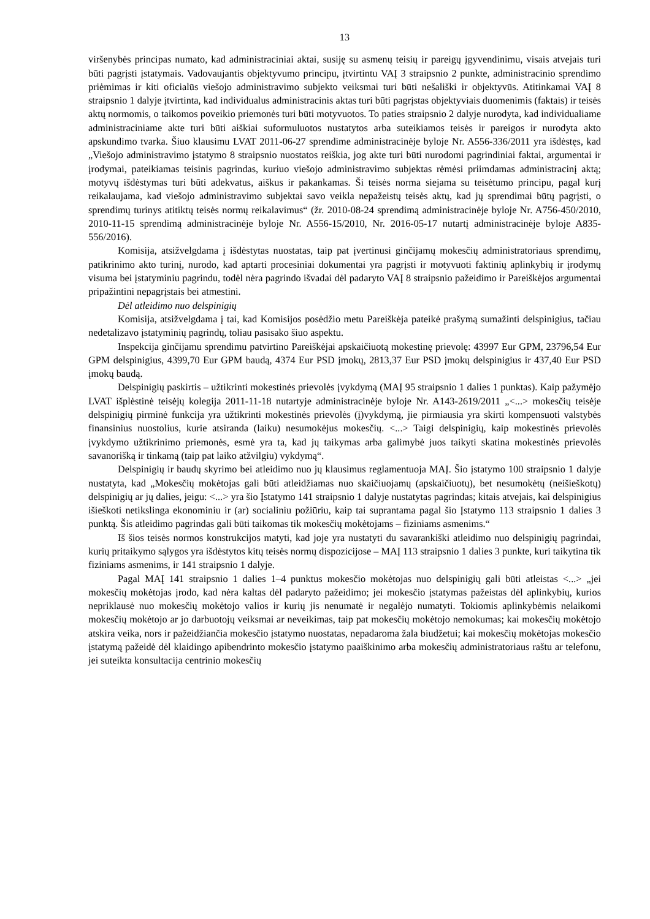13
viršenybės principas numato, kad administraciniai aktai, susiję su asmenų teisių ir pareigų įgyvendinimu, visais atvejais turi būti pagrįsti įstatymais. Vadovaujantis objektyvumo principu, įtvirtintu VAĮ 3 straipsnio 2 punkte, administracinio sprendimo priėmimas ir kiti oficialūs viešojo administravimo subjekto veiksmai turi būti nešališki ir objektyvūs. Atitinkamai VAĮ 8 straipsnio 1 dalyje įtvirtinta, kad individualus administracinis aktas turi būti pagrįstas objektyviais duomenimis (faktais) ir teisės aktų normomis, o taikomos poveikio priemonės turi būti motyvuotos. To paties straipsnio 2 dalyje nurodyta, kad individualiame administraciniame akte turi būti aiškiai suformuluotos nustatytos arba suteikiamos teisės ir pareigos ir nurodyta akto apskundimo tvarka. Šiuo klausimu LVAT 2011-06-27 sprendime administracinėje byloje Nr. A556-336/2011 yra išdėstęs, kad „Viešojo administravimo įstatymo 8 straipsnio nuostatos reiškia, jog akte turi būti nurodomi pagrindiniai faktai, argumentai ir įrodymai, pateikiamas teisinis pagrindas, kuriuo viešojo administravimo subjektas rėmėsi priimdamas administracinį aktą; motyvų išdėstymas turi būti adekvatus, aiškus ir pakankamas. Ši teisės norma siejama su teisėtumo principu, pagal kurį reikalaujama, kad viešojo administravimo subjektai savo veikla nepažeistų teisės aktų, kad jų sprendimai būtų pagrįsti, o sprendimų turinys atitiktų teisės normų reikalavimus“ (žr. 2010-08-24 sprendimą administracinėje byloje Nr. A756-450/2010, 2010-11-15 sprendimą administracinėje byloje Nr. A556-15/2010, Nr. 2016-05-17 nutartį administracinėje byloje A835-556/2016).
Komisija, atsižvelgdama į išdėstytas nuostatas, taip pat įvertinusi ginčijamų mokesčių administratoriaus sprendimų, patikrinimo akto turinį, nurodo, kad aptarti procesiniai dokumentai yra pagrįsti ir motyvuoti faktinių aplinkybių ir įrodymų visuma bei įstatyminiu pagrindu, todėl nėra pagrindo išvadai dėl padaryto VAĮ 8 straipsnio pažeidimo ir Pareiškėjos argumentai pripažintini nepagrįstais bei atmestini.
Dėl atleidimo nuo delspinigių
Komisija, atsižvelgdama į tai, kad Komisijos posėdžio metu Pareiškėja pateikė prašymą sumažinti delspinigius, tačiau nedetalizavo įstatyminių pagrindų, toliau pasisako šiuo aspektu.
Inspekcija ginčijamu sprendimu patvirtino Pareiškėjai apskaičiuotą mokestinę prievolę: 43997 Eur GPM, 23796,54 Eur GPM delspinigius, 4399,70 Eur GPM baudą, 4374 Eur PSD įmokų, 2813,37 Eur PSD įmokų delspinigius ir 437,40 Eur PSD įmokų baudą.
Delspinigių paskirtis – užtikrinti mokestinės prievolės įvykdymą (MAĮ 95 straipsnio 1 dalies 1 punktas). Kaip pažymėjo LVAT išplėstinė teisėjų kolegija 2011-11-18 nutartyje administracinėje byloje Nr. A143-2619/2011 „<...> mokesčių teisėje delspinigių pirminė funkcija yra užtikrinti mokestinės prievolės (į)vykdymą, jie pirmiausia yra skirti kompensuoti valstybės finansinius nuostolius, kurie atsiranda (laiku) nesumokėjus mokesčių. <...> Taigi delspinigių, kaip mokestinės prievolės įvykdymo užtikrinimo priemonės, esmė yra ta, kad jų taikymas arba galimybė juos taikyti skatina mokestinės prievolės savanorišką ir tinkamą (taip pat laiko atžvilgiu) vykdymą“.
Delspinigių ir baudų skyrimo bei atleidimo nuo jų klausimus reglamentuoja MAĮ. Šio įstatymo 100 straipsnio 1 dalyje nustatyta, kad „Mokesčių mokėtojas gali būti atleidžiamas nuo skaičiuojamų (apskaičiuotų), bet nesumokėtų (neišieškotų) delspinigių ar jų dalies, jeigu: <...> yra šio Įstatymo 141 straipsnio 1 dalyje nustatytas pagrindas; kitais atvejais, kai delspinigius išieškoti netikslinga ekonominiu ir (ar) socialiniu požiūriu, kaip tai suprantama pagal šio Įstatymo 113 straipsnio 1 dalies 3 punktą. Šis atleidimo pagrindas gali būti taikomas tik mokesčių mokėtojams – fiziniams asmenims.“
Iš šios teisės normos konstrukcijos matyti, kad joje yra nustatyti du savarankiški atleidimo nuo delspinigių pagrindai, kurių pritaikymo sąlygos yra išdėstytos kitų teisės normų dispozicijose – MAĮ 113 straipsnio 1 dalies 3 punkte, kuri taikytina tik fiziniams asmenims, ir 141 straipsnio 1 dalyje.
Pagal MAĮ 141 straipsnio 1 dalies 1–4 punktus mokesčio mokėtojas nuo delspinigių gali būti atleistas <...> „jei mokesčių mokėtojas įrodo, kad nėra kaltas dėl padaryto pažeidimo; jei mokesčio įstatymas pažeistas dėl aplinkybių, kurios nepriklausė nuo mokesčių mokėtojo valios ir kurių jis nenumatė ir negalėjo numatyti. Tokiomis aplinkybėmis nelaikomi mokesčių mokėtojo ar jo darbuotojų veiksmai ar neveikimas, taip pat mokesčių mokėtojo nemokumas; kai mokesčių mokėtojo atskira veika, nors ir pažeidžiančia mokesčio įstatymo nuostatas, nepadaroma žala biudžetui; kai mokesčių mokėtojas mokesčio įstatymą pažeidė dėl klaidingo apibendrinto mokesčio įstatymo paaiškinimo arba mokesčių administratoriaus raštu ar telefonu, jei suteikta konsultacija centrinio mokesčių